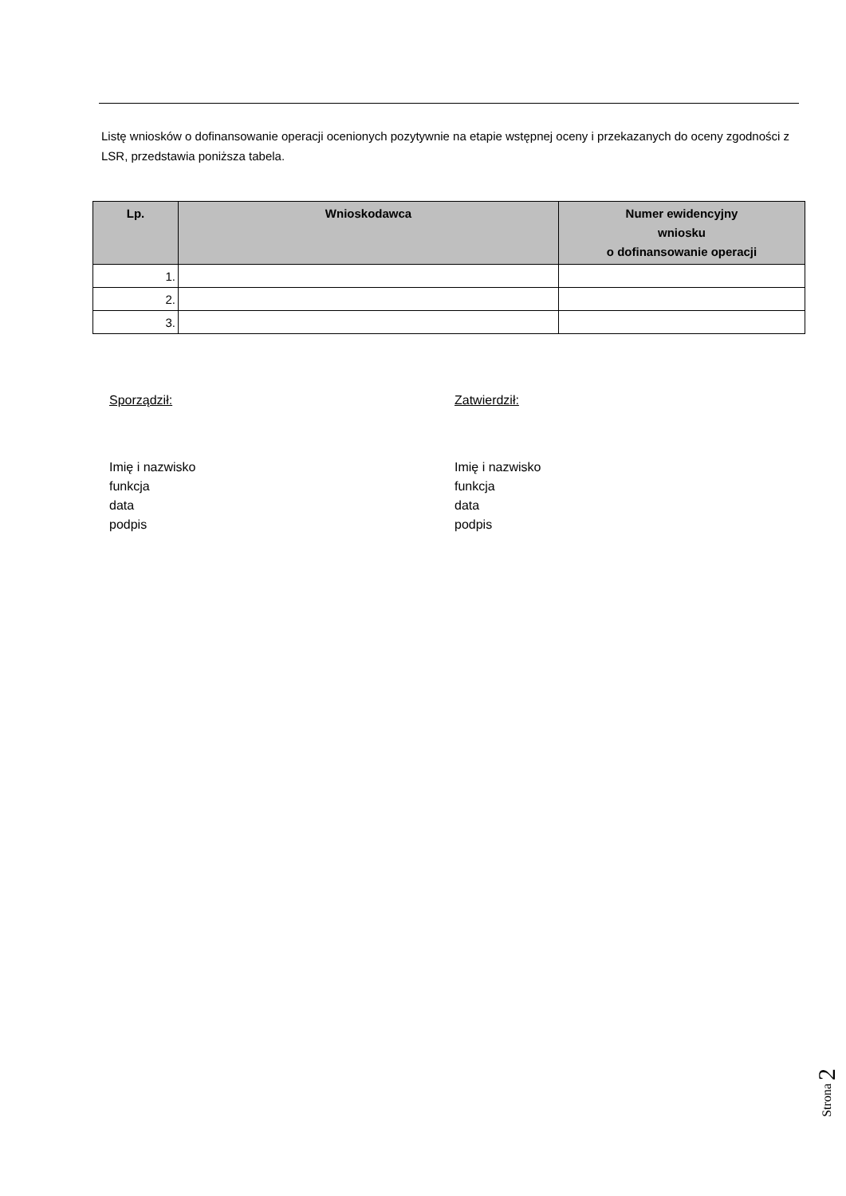Listę wniosków o dofinansowanie operacji ocenionych pozytywnie na etapie wstępnej oceny i przekazanych do oceny zgodności z LSR, przedstawia poniższa tabela.
| Lp. | Wnioskodawca | Numer ewidencyjny wniosku o dofinansowanie operacji |
| --- | --- | --- |
| 1. | | |
| 2. | | |
| 3. | | |
Sporządził:
Imię i nazwisko
funkcja
data
podpis
Zatwierdził:
Imię i nazwisko
funkcja
data
podpis
Strona 2